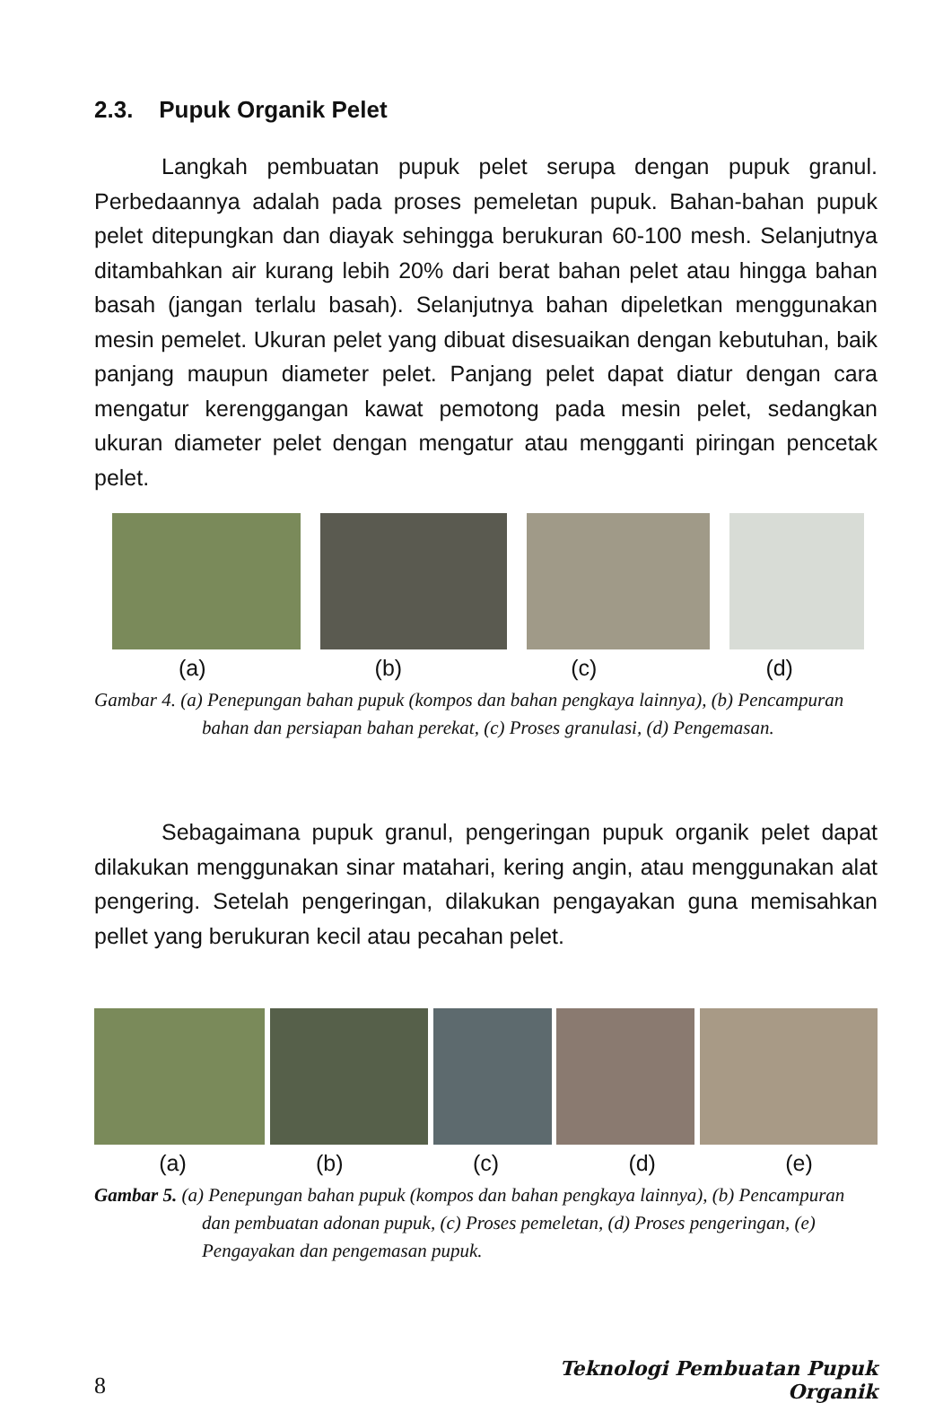2.3. Pupuk Organik Pelet
Langkah pembuatan pupuk pelet serupa dengan pupuk granul. Perbedaannya adalah pada proses pemeletan pupuk. Bahan-bahan pupuk pelet ditepungkan dan diayak sehingga berukuran 60-100 mesh. Selanjutnya ditambahkan air kurang lebih 20% dari berat bahan pelet atau hingga bahan basah (jangan terlalu basah). Selanjutnya bahan dipeletkan menggunakan mesin pemelet. Ukuran pelet yang dibuat disesuaikan dengan kebutuhan, baik panjang maupun diameter pelet. Panjang pelet dapat diatur dengan cara mengatur kerenggangan kawat pemotong pada mesin pelet, sedangkan ukuran diameter pelet dengan mengatur atau mengganti piringan pencetak pelet.
(a) (b) (c) (d)
Gambar 4. (a) Penepungan bahan pupuk (kompos dan bahan pengkaya lainnya), (b) Pencampuran bahan dan persiapan bahan perekat, (c) Proses granulasi, (d) Pengemasan.
Sebagaimana pupuk granul, pengeringan pupuk organik pelet dapat dilakukan menggunakan sinar matahari, kering angin, atau menggunakan alat pengering. Setelah pengeringan, dilakukan pengayakan guna memisahkan pellet yang berukuran kecil atau pecahan pelet.
(a) (b) (c) (d) (e)
Gambar 5. (a) Penepungan bahan pupuk (kompos dan bahan pengkaya lainnya), (b) Pencampuran dan pembuatan adonan pupuk, (c) Proses pemeletan, (d) Proses pengeringan, (e) Pengayakan dan pengemasan pupuk.
Teknologi Pembuatan Pupuk Organik
8